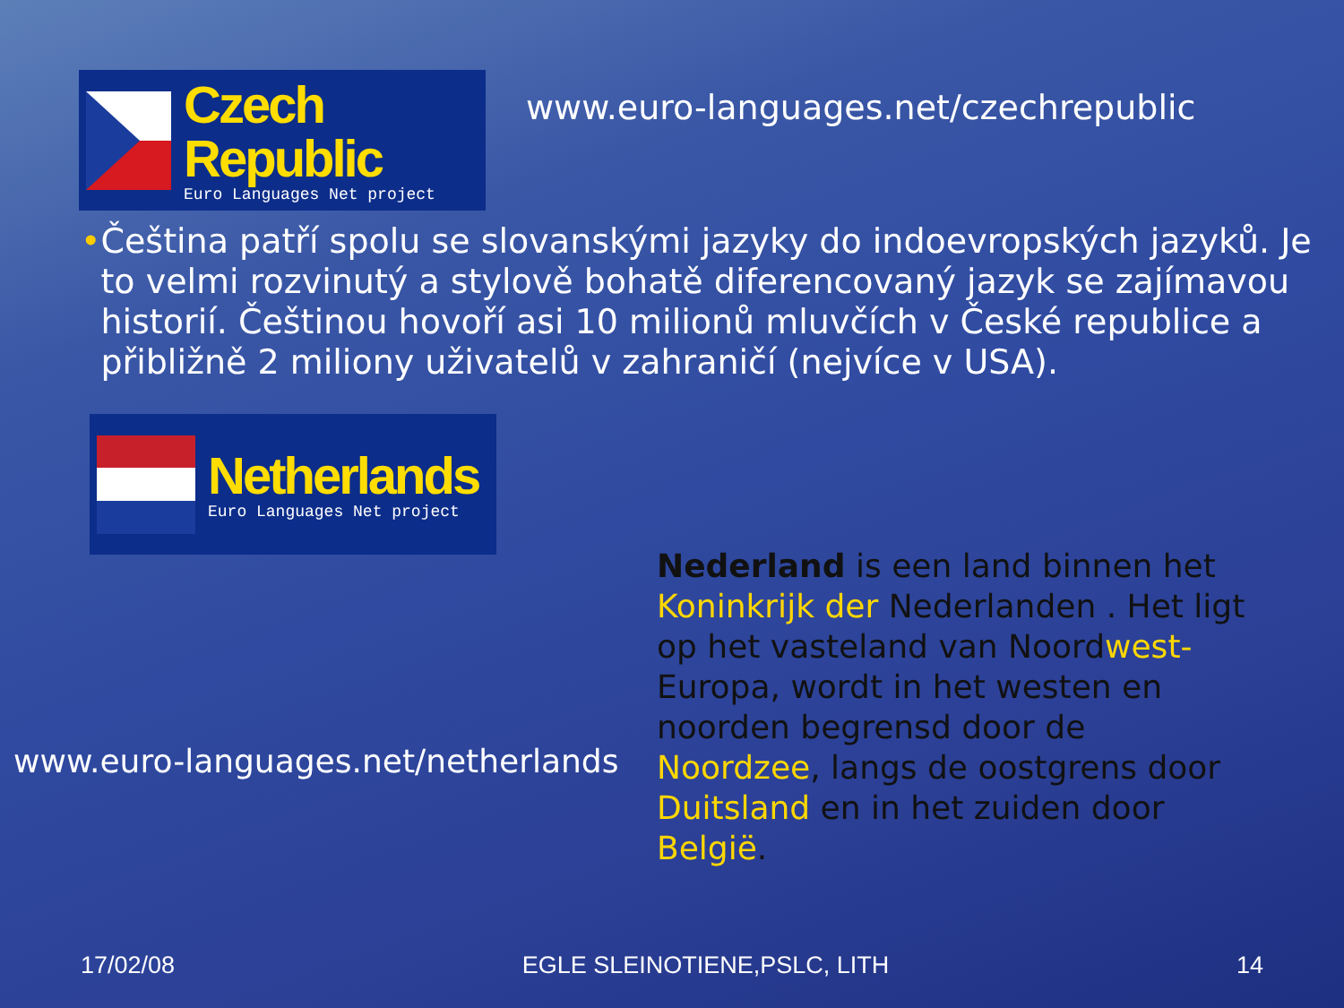Czech Republic
Euro Languages Net project
www.euro-languages.net/czechrepublic
• Čeština patří spolu se slovanskými jazyky do indoevropských jazyků. Je to velmi rozvinutý a stylově bohatě diferencovaný jazyk se zajímavou historií. Češtinou hovoří asi 10 milionů mluvčích v České republice a přibližně 2 miliony uživatelů v zahraničí (nejvíce v USA).
Netherlands
Euro Languages Net project
www.euro-languages.net/netherlands
Nederland is een land binnen het Koninkrijk der Nederlanden . Het ligt op het vasteland van Noordwest-Europa, wordt in het westen en noorden begrensd door de Noordzee, langs de oostgrens door Duitsland en in het zuiden door België.
17/02/08 EGLE SLEINOTIENE,PSLC, LITH 14